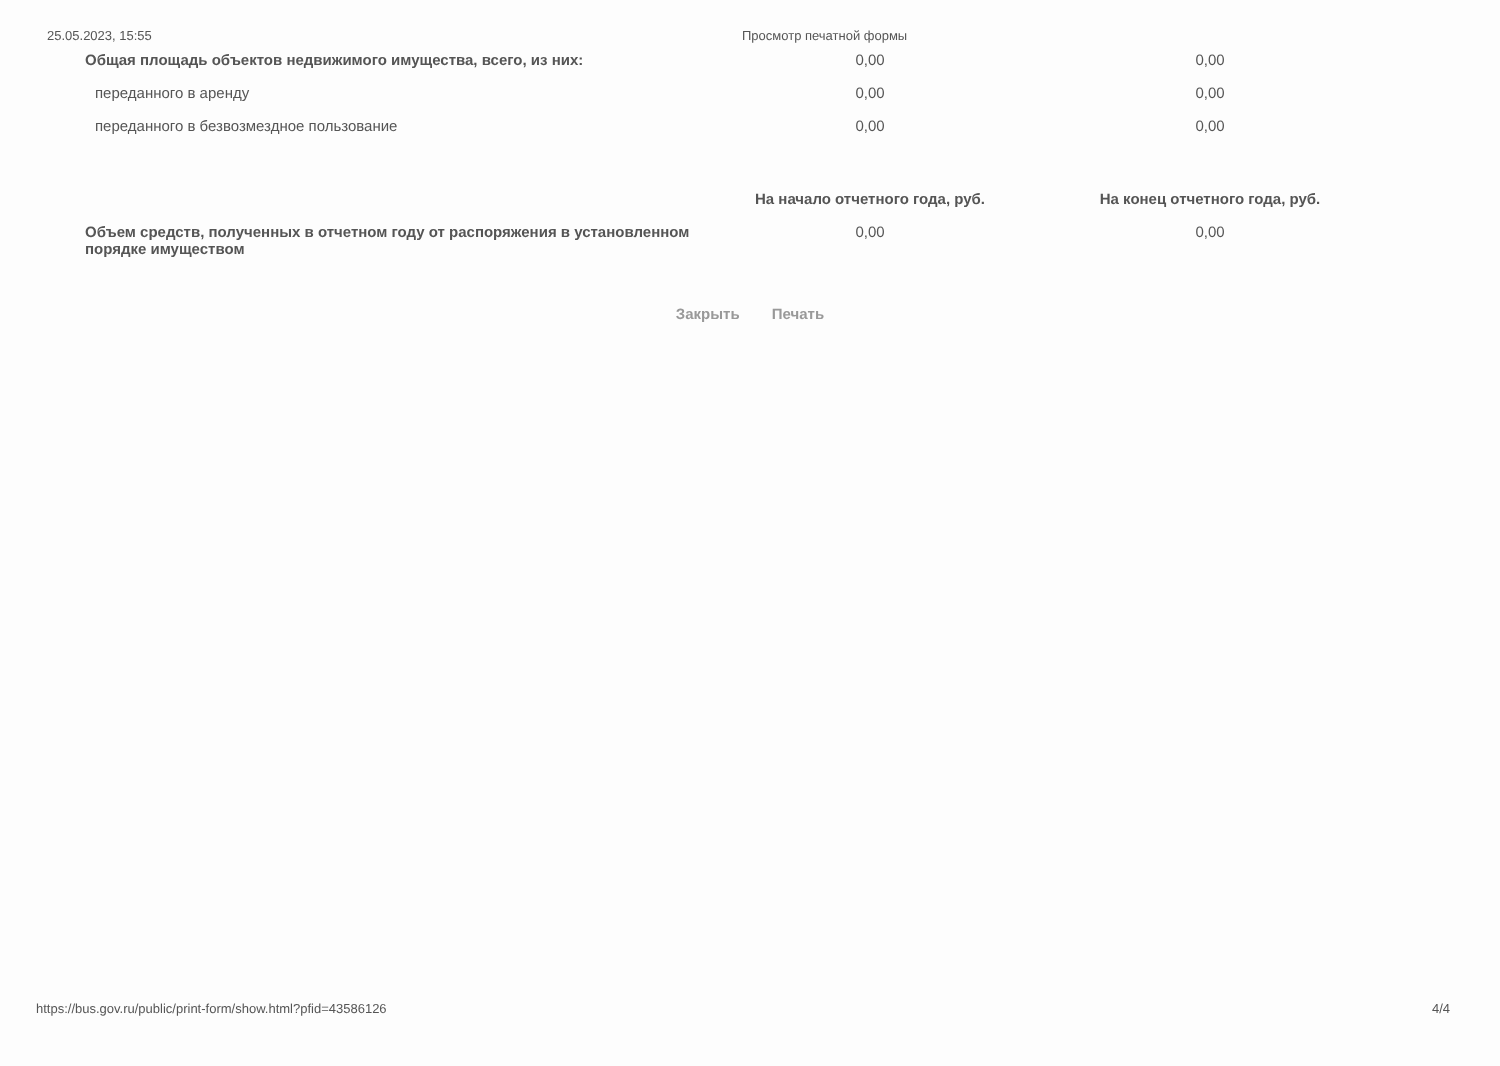25.05.2023, 15:55 Просмотр печатной формы
| Общая площадь объектов недвижимого имущества, всего, из них: | 0,00 | 0,00 |
| переданного в аренду | 0,00 | 0,00 |
| переданного в безвозмездное пользование | 0,00 | 0,00 |
| | На начало отчетного года, руб. | На конец отчетного года, руб. |
| --- | --- | --- |
| Объем средств, полученных в отчетном году от распоряжения в установленном порядке имуществом | 0,00 | 0,00 |
Закрыть Печать
https://bus.gov.ru/public/print-form/show.html?pfid=43586126 4/4